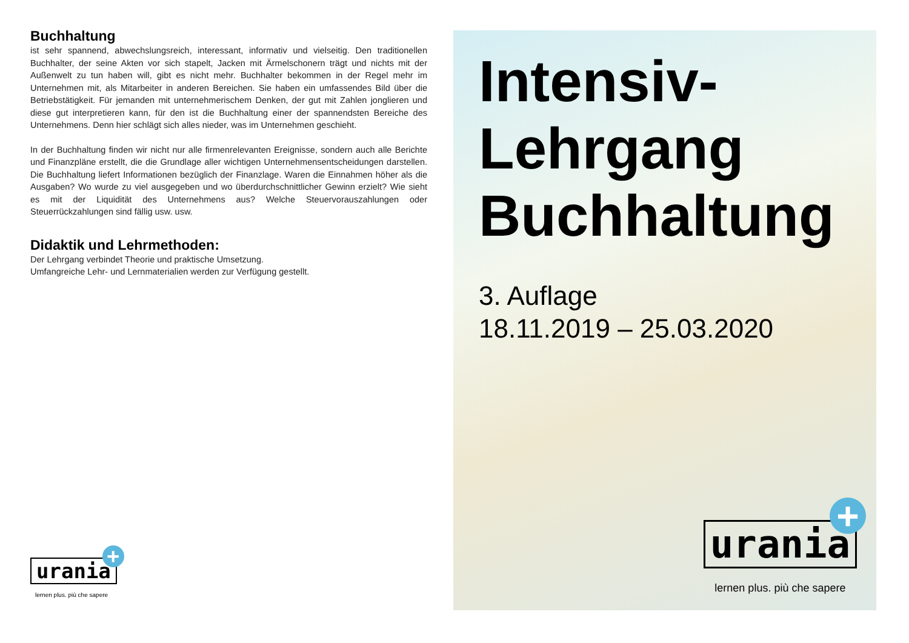Buchhaltung
ist sehr spannend, abwechslungsreich, interessant, informativ und vielseitig. Den traditionellen Buchhalter, der seine Akten vor sich stapelt, Jacken mit Ärmelschonern trägt und nichts mit der Außenwelt zu tun haben will, gibt es nicht mehr. Buchhalter bekommen in der Regel mehr im Unternehmen mit, als Mitarbeiter in anderen Bereichen. Sie haben ein umfassendes Bild über die Betriebstätigkeit. Für jemanden mit unternehmerischem Denken, der gut mit Zahlen jonglieren und diese gut interpretieren kann, für den ist die Buchhaltung einer der spannendsten Bereiche des Unternehmens. Denn hier schlägt sich alles nieder, was im Unternehmen geschieht.
In der Buchhaltung finden wir nicht nur alle firmenrelevanten Ereignisse, sondern auch alle Berichte und Finanzpläne erstellt, die die Grundlage aller wichtigen Unternehmensentscheidungen darstellen. Die Buchhaltung liefert Informationen bezüglich der Finanzlage. Waren die Einnahmen höher als die Ausgaben? Wo wurde zu viel ausgegeben und wo überdurchschnittlicher Gewinn erzielt? Wie sieht es mit der Liquidität des Unternehmens aus? Welche Steuervorauszahlungen oder Steuerrückzahlungen sind fällig usw. usw.
Didaktik und Lehrmethoden:
Der Lehrgang verbindet Theorie und praktische Umsetzung.
Umfangreiche Lehr- und Lernmaterialien werden zur Verfügung gestellt.
urania +
lernen plus. più che sapere
Intensiv-
Lehrgang
Buchhaltung
3. Auflage
18.11.2019 – 25.03.2020
urania +
lernen plus. più che sapere